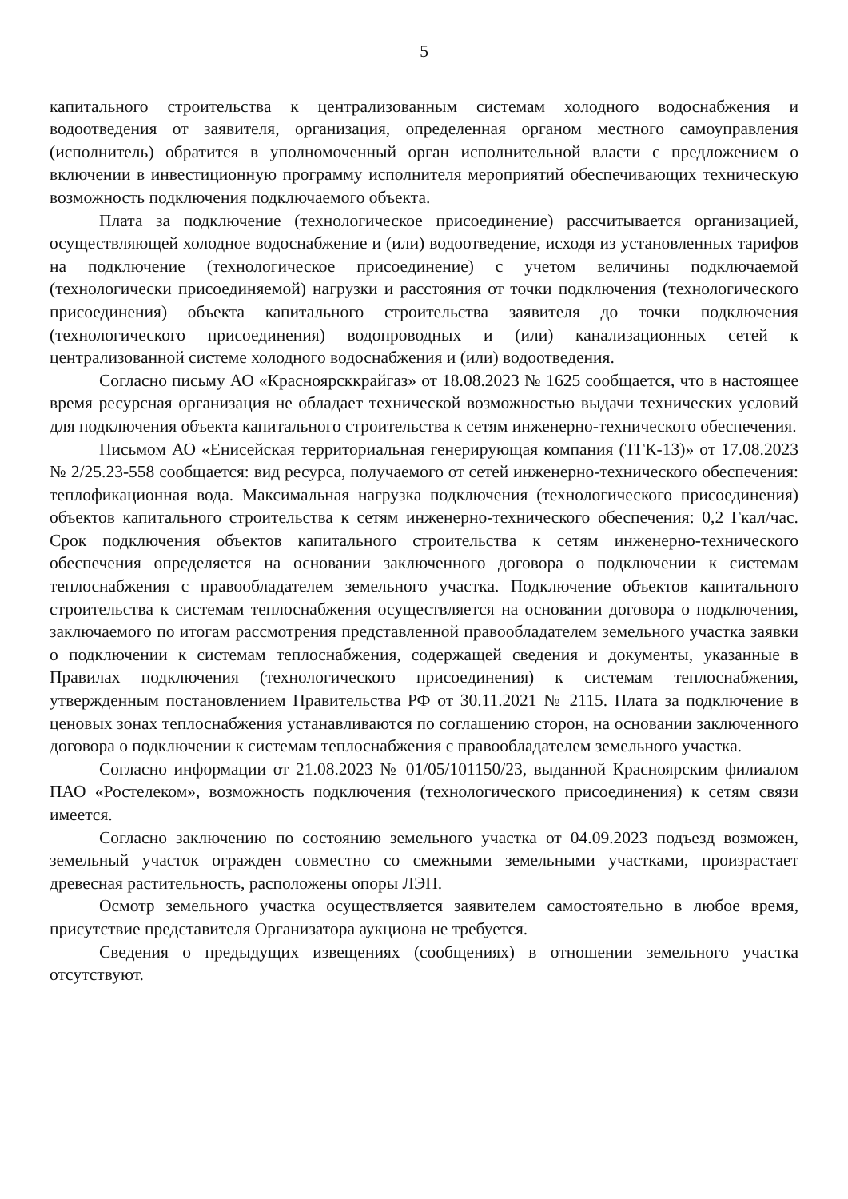5
капитального строительства к централизованным системам холодного водоснабжения и водоотведения от заявителя, организация, определенная органом местного самоуправления (исполнитель) обратится в уполномоченный орган исполнительной власти с предложением о включении в инвестиционную программу исполнителя мероприятий обеспечивающих техническую возможность подключения подключаемого объекта.
Плата за подключение (технологическое присоединение) рассчитывается организацией, осуществляющей холодное водоснабжение и (или) водоотведение, исходя из установленных тарифов на подключение (технологическое присоединение) с учетом величины подключаемой (технологически присоединяемой) нагрузки и расстояния от точки подключения (технологического присоединения) объекта капитального строительства заявителя до точки подключения (технологического присоединения) водопроводных и (или) канализационных сетей к централизованной системе холодного водоснабжения и (или) водоотведения.
Согласно письму АО «Красноярсккрайгаз» от 18.08.2023 № 1625 сообщается, что в настоящее время ресурсная организация не обладает технической возможностью выдачи технических условий для подключения объекта капитального строительства к сетям инженерно-технического обеспечения.
Письмом АО «Енисейская территориальная генерирующая компания (ТГК-13)» от 17.08.2023 № 2/25.23-558 сообщается: вид ресурса, получаемого от сетей инженерно-технического обеспечения: теплофикационная вода. Максимальная нагрузка подключения (технологического присоединения) объектов капитального строительства к сетям инженерно-технического обеспечения: 0,2 Гкал/час. Срок подключения объектов капитального строительства к сетям инженерно-технического обеспечения определяется на основании заключенного договора о подключении к системам теплоснабжения с правообладателем земельного участка. Подключение объектов капитального строительства к системам теплоснабжения осуществляется на основании договора о подключения, заключаемого по итогам рассмотрения представленной правообладателем земельного участка заявки о подключении к системам теплоснабжения, содержащей сведения и документы, указанные в Правилах подключения (технологического присоединения) к системам теплоснабжения, утвержденным постановлением Правительства РФ от 30.11.2021 № 2115. Плата за подключение в ценовых зонах теплоснабжения устанавливаются по соглашению сторон, на основании заключенного договора о подключении к системам теплоснабжения с правообладателем земельного участка.
Согласно информации от 21.08.2023 № 01/05/101150/23, выданной Красноярским филиалом ПАО «Ростелеком», возможность подключения (технологического присоединения) к сетям связи имеется.
Согласно заключению по состоянию земельного участка от 04.09.2023 подъезд возможен, земельный участок огражден совместно со смежными земельными участками, произрастает древесная растительность, расположены опоры ЛЭП.
Осмотр земельного участка осуществляется заявителем самостоятельно в любое время, присутствие представителя Организатора аукциона не требуется.
Сведения о предыдущих извещениях (сообщениях) в отношении земельного участка отсутствуют.